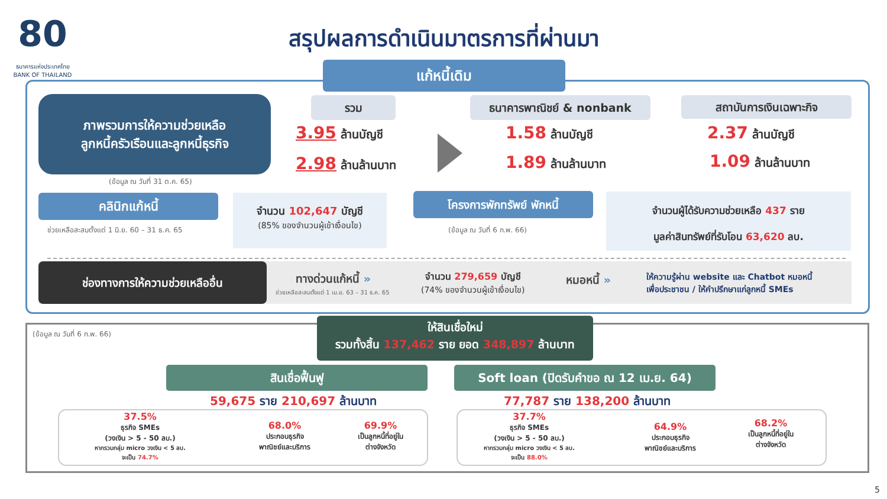80
ธนาคารแห่งประเทศไทย
BANK OF THAILAND
สรุปผลการดำเนินมาตรการที่ผ่านมา
แก้หนี้เดิม
ภาพรวมการให้ความช่วยเหลือ
ลูกหนี้ครัวเรือนและลูกหนี้ธุรกิจ
(ข้อมูล ณ วันที่ 31 ต.ค. 65)
รวม
3.95 ล้านบัญชี
2.98 ล้านล้านบาท
ธนาคารพาณิชย์ & nonbank
1.58 ล้านบัญชี
1.89 ล้านล้านบาท
สถาบันการเงินเฉพาะกิจ
2.37 ล้านบัญชี
1.09 ล้านล้านบาท
คลินิกแก้หนี้
ช่วยเหลือสะสมตั้งแต่ 1 มิ.ย. 60 – 31 ธ.ค. 65
จำนวน 102,647 บัญชี
(85% ของจำนวนผู้เข้าเงื่อนไข)
โครงการพักทรัพย์ พักหนี้
(ข้อมูล ณ วันที่ 6 ก.พ. 66)
จำนวนผู้ได้รับความช่วยเหลือ 437 ราย
มูลค่าสินทรัพย์ที่รับโอน 63,620 ลบ.
ช่องทางการให้ความช่วยเหลืออื่น
ทางด่วนแก้หนี้ »
ช่วยเหลือสะสมตั้งแต่ 1 เม.ย. 63 – 31 ธ.ค. 65
จำนวน 279,659 บัญชี
(74% ของจำนวนผู้เข้าเงื่อนไข)
หมอหนี้ »
ให้ความรู้ผ่าน website และ Chatbot หมอหนี้
เพื่อประชาชน / ให้คำปรึกษาแก่ลูกหนี้ SMEs
(ข้อมูล ณ วันที่ 6 ก.พ. 66)
ให้สินเชื่อใหม่
รวมทั้งสิ้น 137,462 ราย ยอด 348,897 ล้านบาท
สินเชื่อฟื้นฟู
59,675 ราย 210,697 ล้านบาท
Soft loan (ปิดรับคำขอ ณ 12 เม.ย. 64)
77,787 ราย 138,200 ล้านบาท
37.5%
ธุรกิจ SMEs
(วงเงิน > 5 - 50 ลบ.)
หากรวมกลุ่ม micro วงเงิน < 5 ลบ.
จะเป็น 74.7%
68.0%
ประกอบธุรกิจ
พาณิชย์และบริการ
69.9%
เป็นลูกหนี้ที่อยู่ใน
ต่างจังหวัด
37.7%
ธุรกิจ SMEs
(วงเงิน > 5 - 50 ลบ.)
หากรวมกลุ่ม micro วงเงิน < 5 ลบ.
จะเป็น 88.0%
64.9%
ประกอบธุรกิจ
พาณิชย์และบริการ
68.2%
เป็นลูกหนี้ที่อยู่ใน
ต่างจังหวัด
5